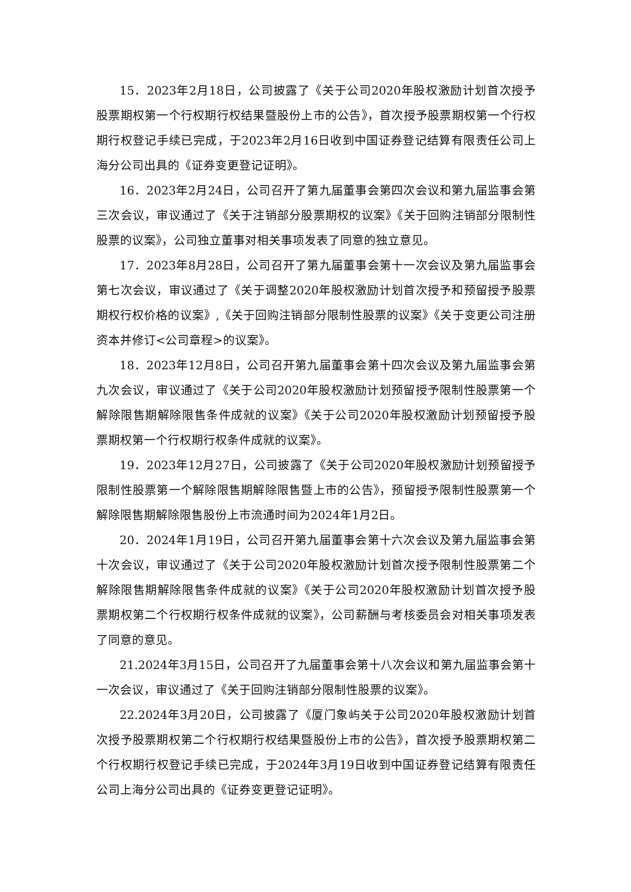15．2023年2月18日，公司披露了《关于公司2020年股权激励计划首次授予股票期权第一个行权期行权结果暨股份上市的公告》，首次授予股票期权第一个行权期行权登记手续已完成，于2023年2月16日收到中国证券登记结算有限责任公司上海分公司出具的《证券变更登记证明》。
16．2023年2月24日，公司召开了第九届董事会第四次会议和第九届监事会第三次会议，审议通过了《关于注销部分股票期权的议案》《关于回购注销部分限制性股票的议案》，公司独立董事对相关事项发表了同意的独立意见。
17．2023年8月28日，公司召开了第九届董事会第十一次会议及第九届监事会第七次会议，审议通过了《关于调整2020年股权激励计划首次授予和预留授予股票期权行权价格的议案》,《关于回购注销部分限制性股票的议案》《关于变更公司注册资本并修订<公司章程>的议案》。
18．2023年12月8日，公司召开第九届董事会第十四次会议及第九届监事会第九次会议，审议通过了《关于公司2020年股权激励计划预留授予限制性股票第一个解除限售期解除限售条件成就的议案》《关于公司2020年股权激励计划预留授予股票期权第一个行权期行权条件成就的议案》。
19．2023年12月27日，公司披露了《关于公司2020年股权激励计划预留授予限制性股票第一个解除限售期解除限售暨上市的公告》，预留授予限制性股票第一个解除限售期解除限售股份上市流通时间为2024年1月2日。
20．2024年1月19日，公司召开第九届董事会第十六次会议及第九届监事会第十次会议，审议通过了《关于公司2020年股权激励计划首次授予限制性股票第二个解除限售期解除限售条件成就的议案》《关于公司2020年股权激励计划首次授予股票期权第二个行权期行权条件成就的议案》，公司薪酬与考核委员会对相关事项发表了同意的意见。
21.2024年3月15日，公司召开了九届董事会第十八次会议和第九届监事会第十一次会议，审议通过了《关于回购注销部分限制性股票的议案》。
22.2024年3月20日，公司披露了《厦门象屿关于公司2020年股权激励计划首次授予股票期权第二个行权期行权结果暨股份上市的公告》，首次授予股票期权第二个行权期行权登记手续已完成，于2024年3月19日收到中国证券登记结算有限责任公司上海分公司出具的《证券变更登记证明》。